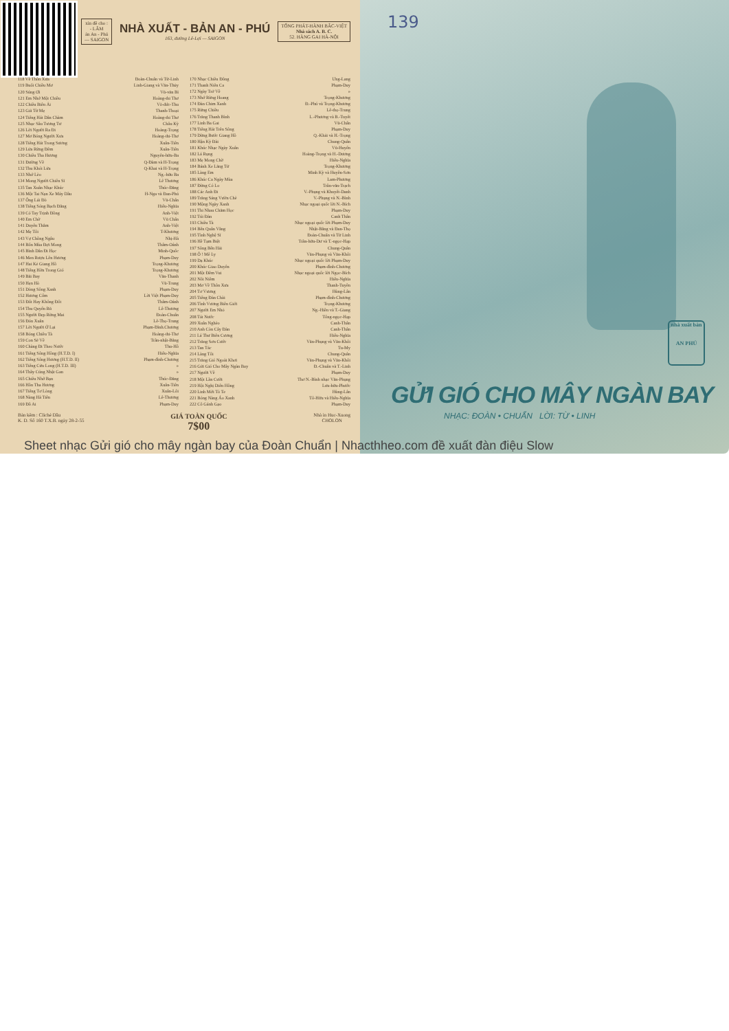xin đề cho :
- LÂM
ản An - Phú
— SAIGON
NHÀ XUẤT - BẢN AN - PHÚ
163, đường Lê-Lợi — SAIGON
TỔNG PHÁT-HÀNH BẮC-VIỆT
Nhà sách A. B. C.
52. HÀNG GAI HÀ-NỘI
| 118 Về Thôn Xưa | Đoàn-Chuẩn và Từ-Linh |
| 119 Buổi Chiều Mơ | Linh-Giang và Văn-Thủy |
| 120 Súng Ơi | Vũ-văn Bỉ |
| 121 Em Nhớ Một Chiều | Hoàng-thi Thơ |
| 122 Chiều Biên Ải | Võ-đức-Thu |
| 123 Giã Từ Mẹ | Thanh-Thoại |
| 124 Tiếng Hát Dân Chàm | Hoàng-thi Thơ |
| 125 Nhạc Sầu Tương Tư | Châu Kỳ |
| 126 Lời Người Ra Đi | Hoàng-Trọng |
| 127 Mơ Bóng Người Xưa | Hoàng-thi-Thơ |
| 128 Tiếng Hát Trong Sương | Xuân-Tiên |
| 129 Lửa Rừng Đêm | Xuân-Tiên |
| 130 Chiều Tha Hương | Nguyễn-hữu-Ba |
| 131 Đường Về | Q-Đàm và H-Trọng |
| 132 Thu Khói Lửa | Q-Khai và H-Trọng |
| 133 Nhớ Lèo | Ng.-hữu Ba |
| 134 Mong Người Chiến Sĩ | Lê Thương |
| 135 Tan Xuân Nhạc Khúc | Thúc-Đăng |
| 136 Một Tai Nạn Xe Máy Dầu | H-Nga và Đan-Phú |
| 137 Ông Lái Đò | Vũ-Chấn |
| 138 Tiếng Sóng Bạch Đằng | Hiếu-Nghĩa |
| 139 Có Tay Trịnh Đồng | Anh-Việt |
| 140 Em Chờ | Vũ Chấn |
| 141 Duyên Thắm | Anh-Việt |
| 142 Mẹ Tôi | T-Khương |
| 143 Vợ Chồng Ngâu | Nhị-Hà |
| 144 Bốn Mùa Đợi Mong | Thâm-Oánh |
| 145 Bình Dân Đi Học | Minh-Quốc |
| 146 Men Rượu Lên Hương | Phạm-Duy |
| 147 Hai Kẻ Giang Hồ | Trọng-Khương |
| 148 Tiếng Hờn Trong Gió | Trọng-Khương |
| 149 Bãi Bay | Văn-Thanh |
| 150 Hẹn Hò | Vũ-Trung |
| 151 Dòng Sông Xanh | Phạm-Duy |
| 152 Hương Cốm | Lời Việt Phạm-Duy |
| 153 Đốt Hay Không Đốt | Thâm-Oánh |
| 154 Thu Quyến Rũ | Lê-Thương |
| 155 Người Đẹp Rừng Mai | Đoàn-Chuẩn |
| 156 Đón Xuân | Lê-Thọ-Trung |
| 157 Lời Người Ở Lại | Phạm-Đình.Chương |
| 158 Bóng Chiều Tà | Hoàng-thi-Thơ |
| 159 Con Sẽ Về | Trần-nhật-Bằng |
| 160 Chàng Đi Theo Nước | Thu-Hồ |
| 161 Tiếng Sông Hồng (H.T.D. I) | Hiếu-Nghĩa |
| 162 Tiếng Sông Hương (H.T.D. II) | Phạm-đình-Chương |
| 163 Tiếng Cửu Long (H.T.D. III) | » |
| 164 Thầy Cúng Nhật Gan | » |
| 165 Chiều Nhớ Bạn | Thúc-Đăng |
| 166 Hồn Tha Hương | Xuân-Tiên |
| 167 Tiếng Tơ Lòng | Xuân-Lôi |
| 168 Nàng Hà Tiên | Lê-Thương |
| 169 Đồ Ai | Phạm-Duy |
| 170 Nhạc Chiều Đông | Ưng-Lang |
| 171 Thanh Niên Ca | Phạm-Duy |
| 172 Ngày Trở Về | » |
| 173 Nhớ Rừng Hoang | Trọng-Khương |
| 174 Đàn Chim Xanh | Đ.-Phú và Trọng-Khương |
| 175 Rừng Chiều | Lê-thọ-Trung |
| 176 Trăng Thanh Bình | L.-Phương và B.-Tuyết |
| 177 Linh Ba Gai | Vũ-Chấn |
| 178 Tiếng Hát Trên Sông | Phạm-Duy |
| 179 Dừng Bước Giang Hồ | Q.-Khải và H.-Trọng |
| 180 Hận Kỳ Đài | Chung-Quân |
| 181 Khúc Nhạc Ngày Xuân | Vũ-Huyến |
| 182 Lá Rụng | Hoàng-Trọng và H.-Dương |
| 183 Mẹ Mong Chờ | Hiếu-Nghĩa |
| 184 Bánh Xe Lãng Tử | Trọng-Khương |
| 185 Làng Em | Minh Kỳ và Huyền-Sơn |
| 186 Khúc Ca Ngày Mùa | Lam-Phương |
| 187 Đừng Có Lo | Trần-văn-Trạch |
| 188 Các Anh Đi | V.-Phụng và Khuyết-Danh |
| 189 Trăng Sáng Vườn Chè | V.-Phụng và N.-Bình |
| 190 Mộng Ngày Xanh | Nhạc ngoại quốc lời N.-Bích |
| 191 Thi Nhau Chăm Học | Phạm-Duy |
| 192 Túi Đàn | Canh Thân |
| 193 Chiều Tà | Nhạc ngoại quốc lời Phạm-Duy |
| 194 Bến Quân Vắng | Nhật-Bằng và Đan-Thọ |
| 195 Tình Nghệ Sĩ | Đoàn-Chuẩn và Từ Linh |
| 196 Hề Tạm Biệt | Trần-hữu-Dư và T.-ngọc-Hạp |
| 197 Sông Bến Hải | Chung-Quân |
| 198 Ô ! Mê Ly | Văn-Phụng và Văn-Khôi |
| 199 Dạ Khúc | Nhạc ngoại quốc lời Phạm-Duy |
| 200 Khúc Giao Duyên | Phạm-đình-Chương |
| 201 Một Đêm Vui | Nhạc ngoại quốc lời Ngọc-Bích |
| 202 Nỗi Niềm | Hiếu-Nghĩa |
| 203 Mơ Về Thôn Xưa | Thanh-Tuyền |
| 204 Tơ Vương | Hùng-Lân |
| 205 Tiếng Đàn Chài | Phạm-đình-Chương |
| 206 Tình Vương Biên Giới | Trọng-Khương |
| 207 Người Em Nhỏ | Ng.-Hiền và T.-Giang |
| 208 Tát Nước | Tống-ngọc-Hạp |
| 209 Xuân Nghèo | Canh-Thân |
| 210 Anh Còn Cây Đàn | Canh-Thân |
| 211 Lá Thư Biên Cương | Hiếu-Nghĩa |
| 212 Trăng Sơn Cước | Văn-Phụng và Văn-Khôi |
| 213 Tan Tác | Tu-My |
| 214 Làng Tôi | Chung-Quân |
| 215 Trăng Gió Ngoài Khơi | Văn-Phụng và Văn-Khôi |
| 216 Gửi Gió Cho Mây Ngàn Bay | Đ.-Chuẩn và T.-Linh |
| 217 Người Về | Phạm-Duy |
| 218 Một Lần Cười | Thơ N.-Bình nhạc Văn-Phụng |
| 219 Hội Nghị Diên Hồng | Lưu-hữu-Phước |
| 220 Linh Mới Tò Te | Hùng-Lân |
| 221 Bóng Nàng Áo Xanh | Tô-Hữu và Hiếu-Nghĩa |
| 222 Cô Gánh Gạo | Phạm-Duy |
Bản kẽm : Cliché Dầu
K. D. Số 160 T.X.B. ngày 28-2-55
GIÁ TOÀN QUỐC
7$00
Nhà in Huc-Xuong
CHOLON
139
nhà xuất bản
AN PHÚ
GỬI GIÓ CHO MÂY NGÀN BAY
NHẠC: ĐOÀN • CHUẨN LỜI: TỪ • LINH
Sheet nhạc Gửi gió cho mây ngàn bay của Đoàn Chuẩn | Nhacthheo.com đề xuất đàn điệu Slow